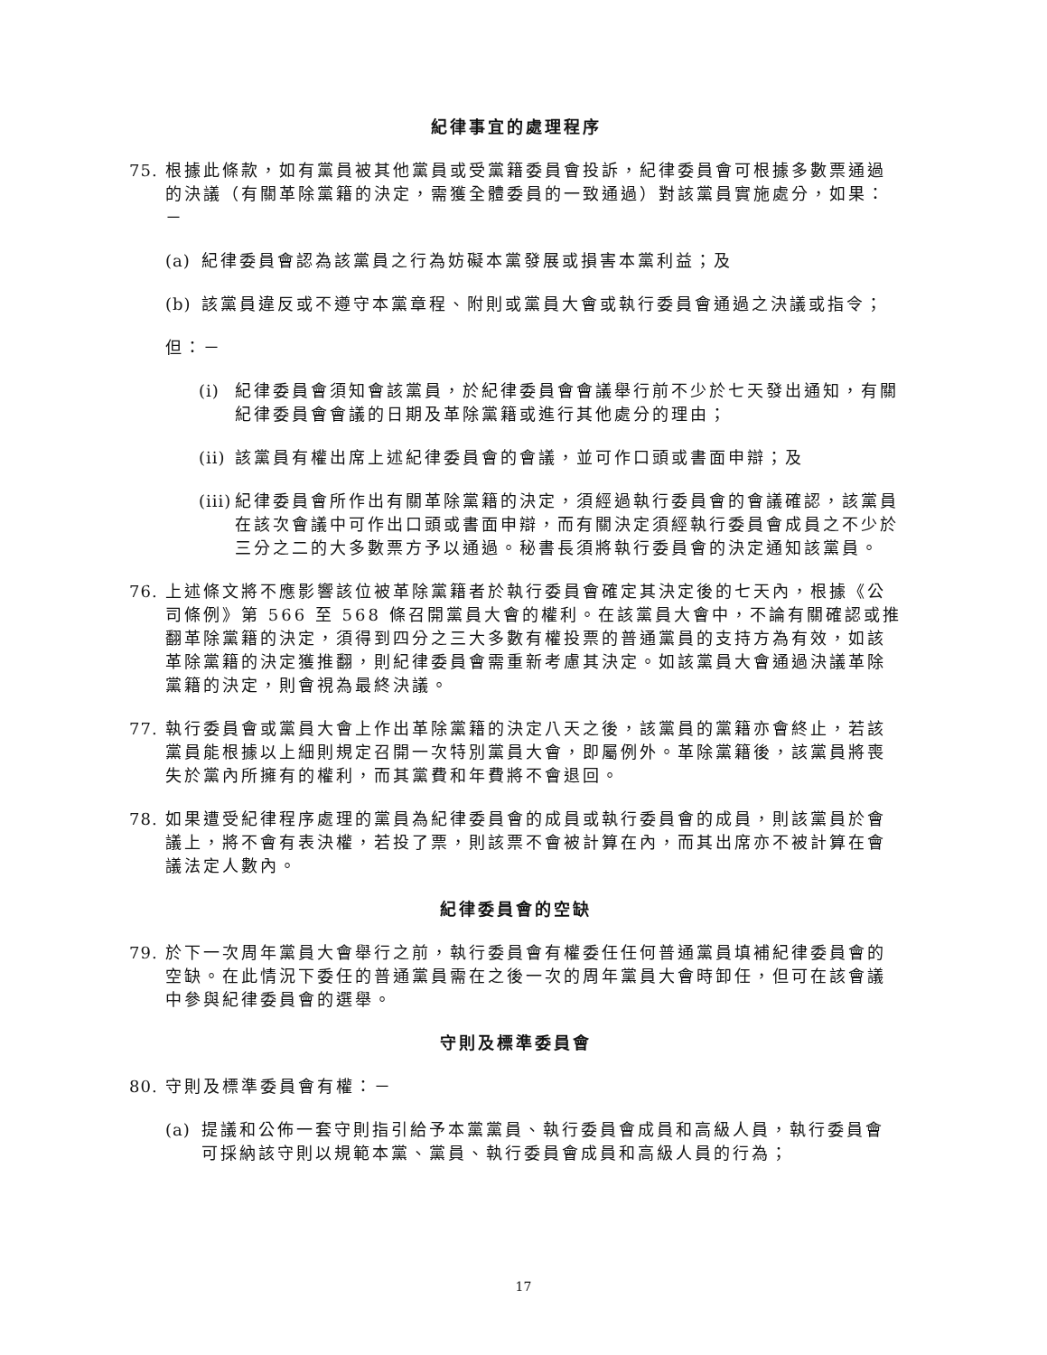紀律事宜的處理程序
75. 根據此條款，如有黨員被其他黨員或受黨籍委員會投訴，紀律委員會可根據多數票通過的決議（有關革除黨籍的決定，需獲全體委員的一致通過）對該黨員實施處分，如果：－
(a) 紀律委員會認為該黨員之行為妨礙本黨發展或損害本黨利益；及
(b) 該黨員違反或不遵守本黨章程、附則或黨員大會或執行委員會通過之決議或指令；
但：－
(i) 紀律委員會須知會該黨員，於紀律委員會會議舉行前不少於七天發出通知，有關紀律委員會會議的日期及革除黨籍或進行其他處分的理由；
(ii) 該黨員有權出席上述紀律委員會的會議，並可作口頭或書面申辯；及
(iii) 紀律委員會所作出有關革除黨籍的決定，須經過執行委員會的會議確認，該黨員在該次會議中可作出口頭或書面申辯，而有關決定須經執行委員會成員之不少於三分之二的大多數票方予以通過。秘書長須將執行委員會的決定通知該黨員。
76. 上述條文將不應影響該位被革除黨籍者於執行委員會確定其決定後的七天內，根據《公司條例》第 566 至 568 條召開黨員大會的權利。在該黨員大會中，不論有關確認或推翻革除黨籍的決定，須得到四分之三大多數有權投票的普通黨員的支持方為有效，如該革除黨籍的決定獲推翻，則紀律委員會需重新考慮其決定。如該黨員大會通過決議革除黨籍的決定，則會視為最終決議。
77. 執行委員會或黨員大會上作出革除黨籍的決定八天之後，該黨員的黨籍亦會終止，若該黨員能根據以上細則規定召開一次特別黨員大會，即屬例外。革除黨籍後，該黨員將喪失於黨內所擁有的權利，而其黨費和年費將不會退回。
78. 如果遭受紀律程序處理的黨員為紀律委員會的成員或執行委員會的成員，則該黨員於會議上，將不會有表決權，若投了票，則該票不會被計算在內，而其出席亦不被計算在會議法定人數內。
紀律委員會的空缺
79. 於下一次周年黨員大會舉行之前，執行委員會有權委任任何普通黨員填補紀律委員會的空缺。在此情況下委任的普通黨員需在之後一次的周年黨員大會時卸任，但可在該會議中參與紀律委員會的選舉。
守則及標準委員會
80. 守則及標準委員會有權：－
(a) 提議和公佈一套守則指引給予本黨黨員、執行委員會成員和高級人員，執行委員會可採納該守則以規範本黨、黨員、執行委員會成員和高級人員的行為；
17